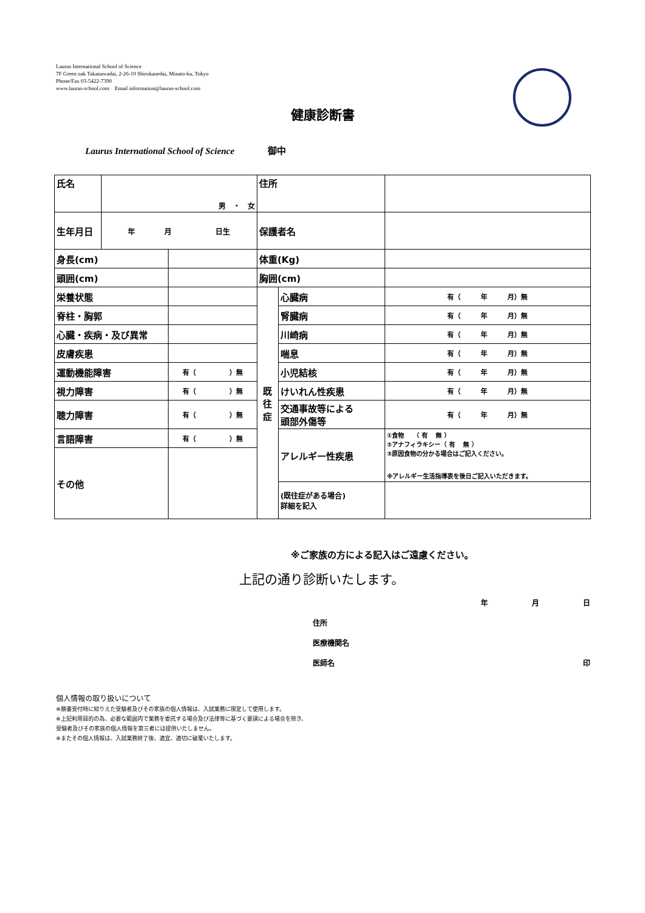Laurus International School of Science
7F Green oak Takanawadai, 2-26-10 Shirokanedai, Minato-ku, Tokyo
Phone/Fax 03-5422-7390
www.laurus-school.com　Email information@laurus-school.com
健康診断書
Laurus International School of Science 御中
| 氏名 | 男 ・ 女 | | 住所 | | | |
| 生年月日 | 年 月 日生 | | 保護者名 | | | |
| 身長(cm) | | | 体重(Kg) | | | |
| 頭囲(cm) | | | 胸囲(cm) | | | |
| 栄養状態 | | | 既 往 症 | 心臓病 | | 有（ 年 月）無 |
| 脊柱・胸郭 | | | | 腎臓病 | | 有（ 年 月）無 |
| 心臓・疾病・及び異常 | | | | 川崎病 | | 有（ 年 月）無 |
| 皮膚疾患 | | | | 喘息 | | 有（ 年 月）無 |
| 運動機能障害 | | 有（ ）無 | | 小児結核 | | 有（ 年 月）無 |
| 視力障害 | | 有（ ）無 | | けいれん性疾患 | | 有（ 年 月）無 |
| 聴力障害 | | 有（ ）無 | | 交通事故等による 頭部外傷等 | | 有（ 年 月）無 |
| 言語障害 | | 有（ ）無 | | アレルギー性疾患 | | ①食物 （ 有 無 ） ②アナフィラキシー（ 有 無 ） ③原因食物の分かる場合はご記入ください。 ※アレルギー生活指導表を後日ご記入いただきます。 |
| その他 | | | | | | |
| | | | | (既往症がある場合) 詳細を記入 | | |
※ご家族の方による記入はご遠慮ください。
上記の通り診断いたします。
年　　　　　　月　　　　　　日
住所
医療機関名
医師名 印
個人情報の取り扱いについて
※願書受付時に知りえた受験者及びその家族の個人情報は、入試業務に限定して使用します。
※上記利用目的の為、必要な範囲内で業務を委託する場合及び法律等に基づく要請による場合を除き、
受験者及びその家族の個人情報を第三者には提供いたしません。
※またその個人情報は、入試業務終了後、適宜、適切に破棄いたします。